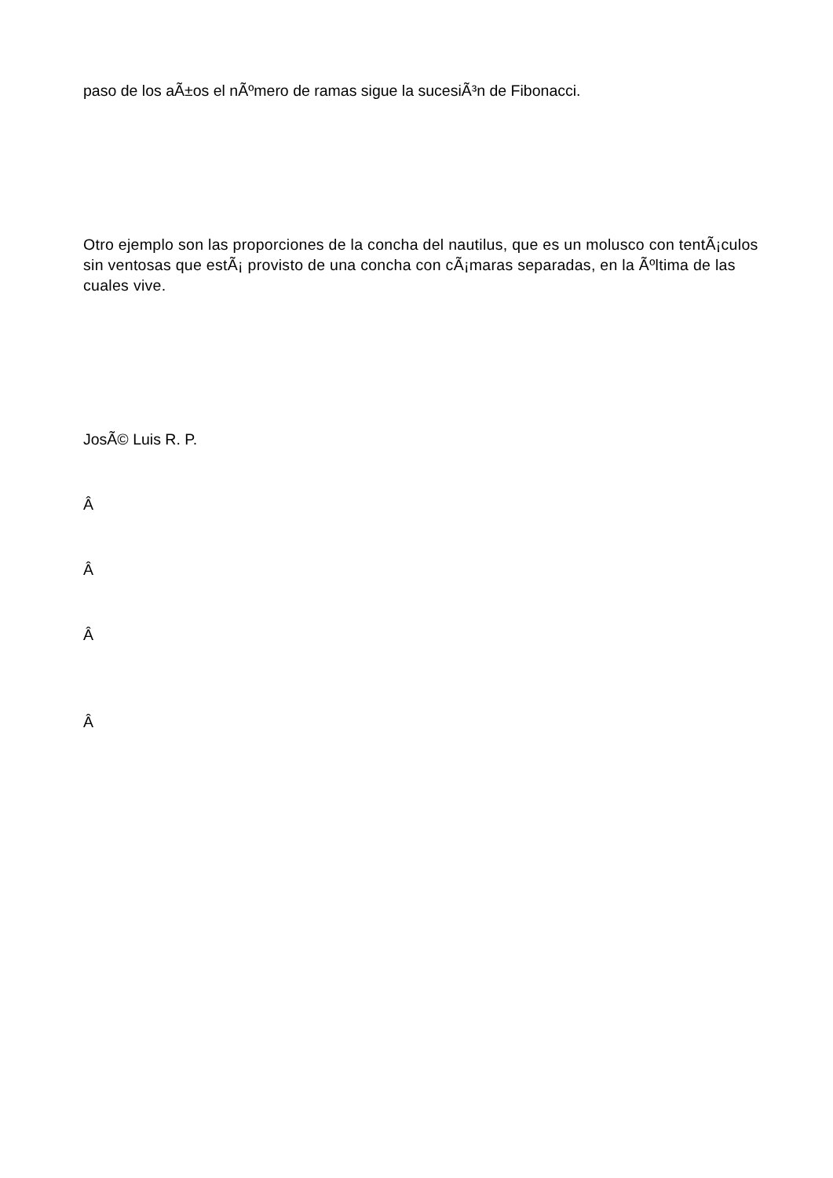paso de los aÃ±os el nÃºmero de ramas sigue la sucesiÃ³n de Fibonacci.
Otro ejemplo son las proporciones de la concha del nautilus, que es un molusco con tentÃ¡culos sin ventosas que estÃ¡ provisto de una concha con cÃ¡maras separadas, en la Ãºltima de las cuales vive.
JosÃ© Luis R. P.
Â
Â
Â
Â